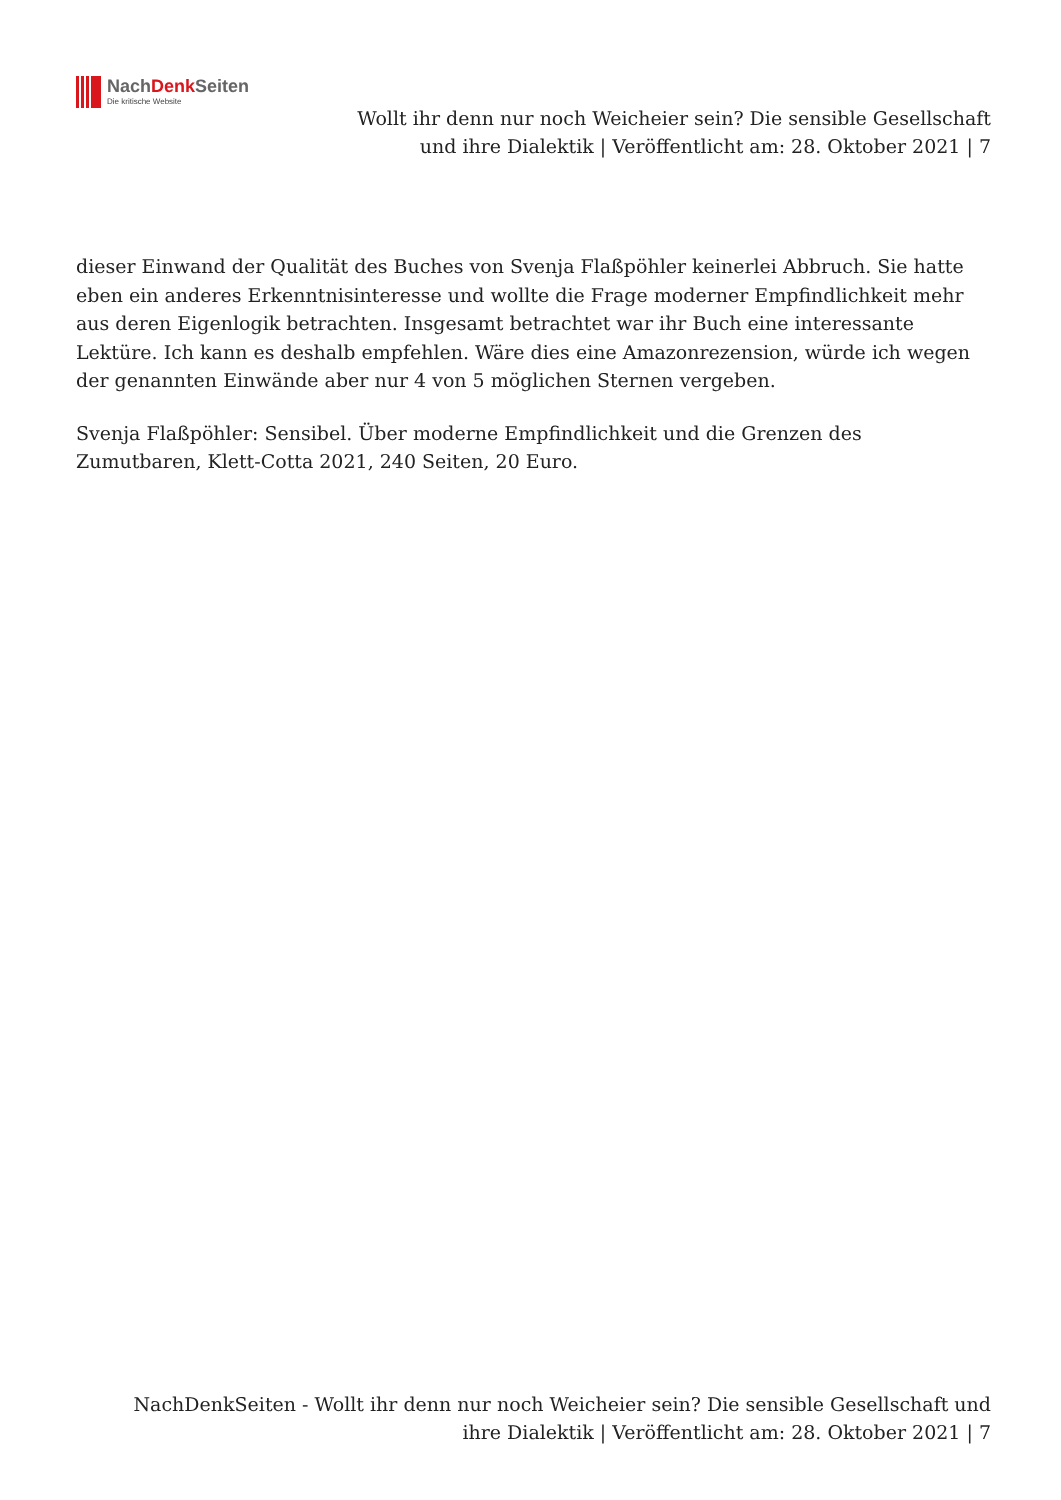NachDenk Seiten
Die kritische Website
Wollt ihr denn nur noch Weicheier sein? Die sensible Gesellschaft und ihre Dialektik | Veröffentlicht am: 28. Oktober 2021 | 7
dieser Einwand der Qualität des Buches von Svenja Flaßpöhler keinerlei Abbruch. Sie hatte eben ein anderes Erkenntnisinteresse und wollte die Frage moderner Empfindlichkeit mehr aus deren Eigenlogik betrachten. Insgesamt betrachtet war ihr Buch eine interessante Lektüre. Ich kann es deshalb empfehlen. Wäre dies eine Amazonrezension, würde ich wegen der genannten Einwände aber nur 4 von 5 möglichen Sternen vergeben.
Svenja Flaßpöhler: Sensibel. Über moderne Empfindlichkeit und die Grenzen des Zumutbaren, Klett-Cotta 2021, 240 Seiten, 20 Euro.
NachDenkSeiten - Wollt ihr denn nur noch Weicheier sein? Die sensible Gesellschaft und ihre Dialektik | Veröffentlicht am: 28. Oktober 2021 | 7